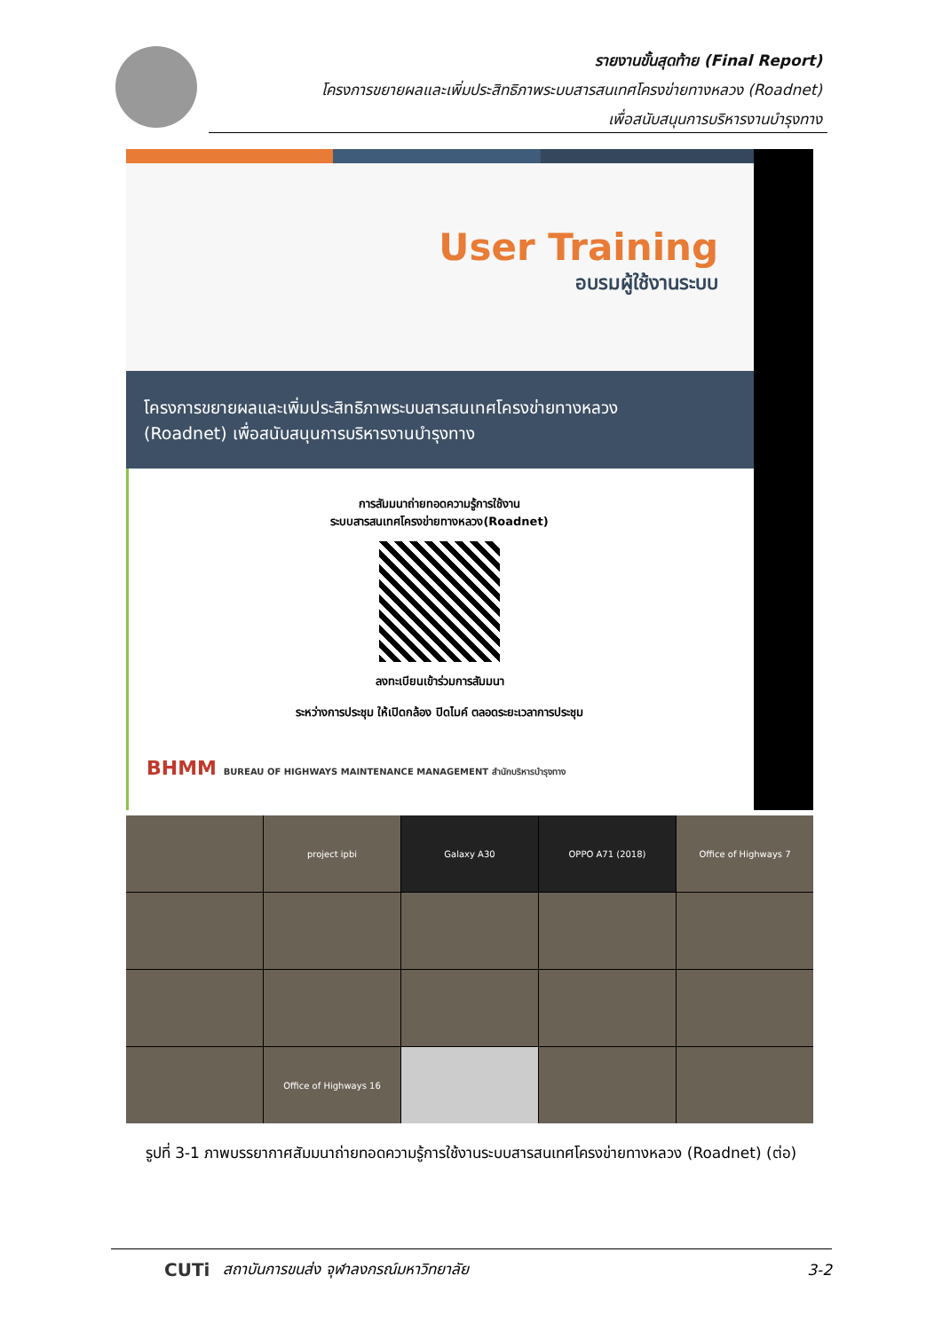รายงานขั้นสุดท้าย (Final Report)
โครงการขยายผลและเพิ่มประสิทธิภาพระบบสารสนเทศโครงข่ายทางหลวง (Roadnet)
เพื่อสนับสนุนการบริหารงานบำรุงทาง
User Training
อบรมผู้ใช้งานระบบ
โครงการขยายผลและเพิ่มประสิทธิภาพระบบสารสนเทศโครงข่ายทางหลวง
(Roadnet) เพื่อสนับสนุนการบริหารงานบำรุงทาง
การสัมมนาถ่ายทอดความรู้การใช้งาน
ระบบสารสนเทศโครงข่ายทางหลวง(Roadnet)
ลงทะเบียนเข้าร่วมการสัมมนา
ระหว่างการประชุม ให้เปิดกล้อง ปิดไมค์ ตลอดระยะเวลาการประชุม
BHMM BUREAU OF HIGHWAYS MAINTENANCE MANAGEMENT สำนักบริหารบำรุงทาง
project ipbi
Galaxy A30
OPPO A71 (2018)
Office of Highways 7
Office of Highways 16
รูปที่ 3-1 ภาพบรรยากาศสัมมนาถ่ายทอดความรู้การใช้งานระบบสารสนเทศโครงข่ายทางหลวง (Roadnet) (ต่อ)
CUTi สถาบันการขนส่ง จุฬาลงกรณ์มหาวิทยาลัย 3-2